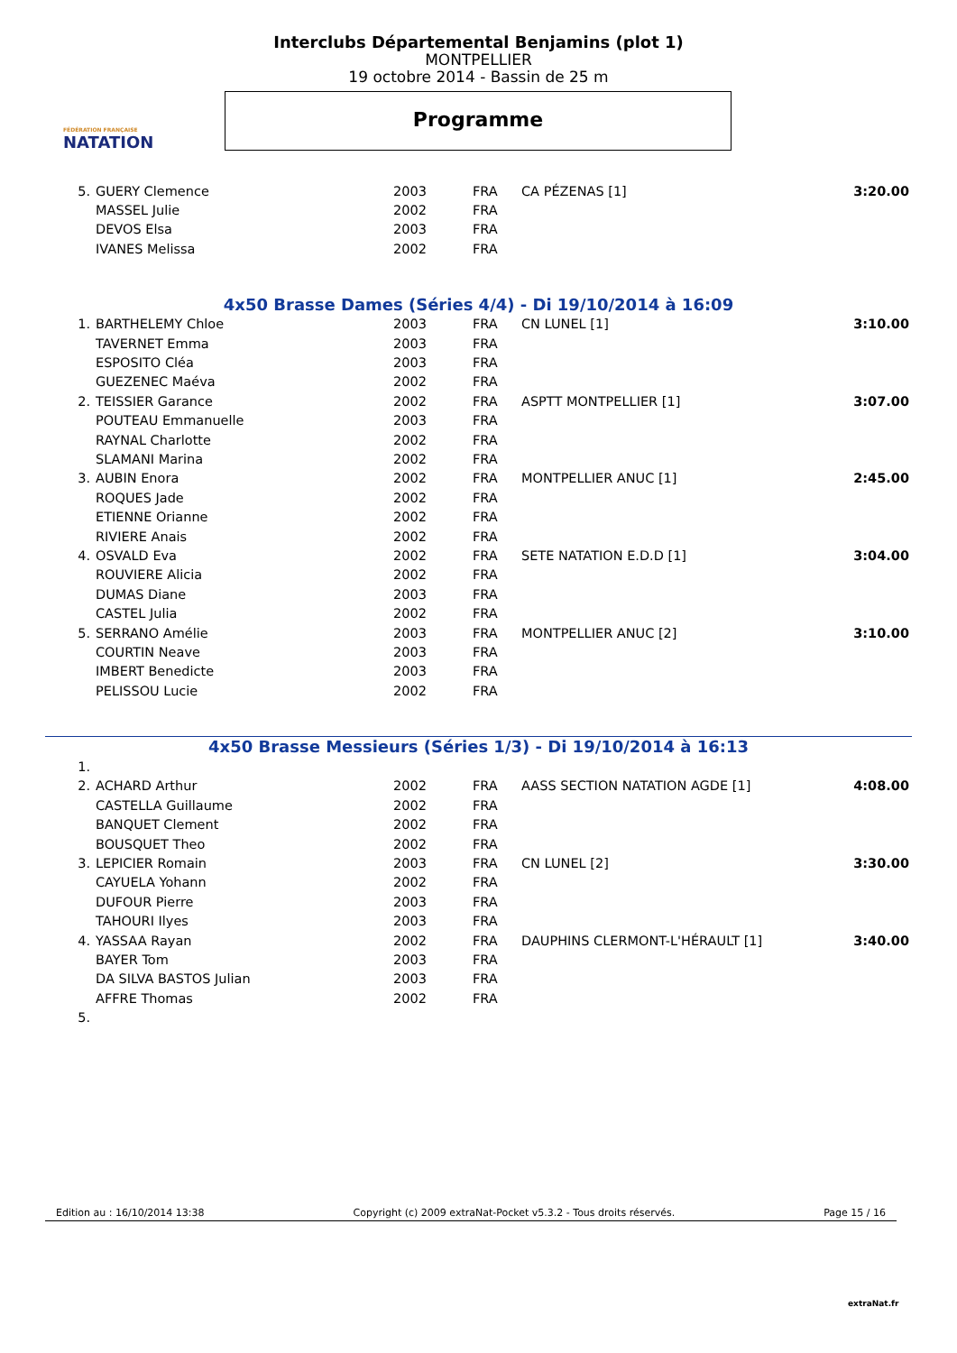FÉDÉRATION FRANÇAISE
NATATION
Interclubs Départemental Benjamins (plot 1)
MONTPELLIER
19 octobre 2014 - Bassin de 25 m
Programme
| 5. | GUERY Clemence | 2003 | FRA | CA PÉZENAS [1] | 3:20.00 |
| | MASSEL Julie | 2002 | FRA | | |
| | DEVOS Elsa | 2003 | FRA | | |
| | IVANES Melissa | 2002 | FRA | | |
4x50 Brasse Dames (Séries 4/4) - Di 19/10/2014 à 16:09
| 1. | BARTHELEMY Chloe | 2003 | FRA | CN LUNEL [1] | 3:10.00 |
| | TAVERNET Emma | 2003 | FRA | | |
| | ESPOSITO Cléa | 2003 | FRA | | |
| | GUEZENEC Maéva | 2002 | FRA | | |
| 2. | TEISSIER Garance | 2002 | FRA | ASPTT MONTPELLIER [1] | 3:07.00 |
| | POUTEAU Emmanuelle | 2003 | FRA | | |
| | RAYNAL Charlotte | 2002 | FRA | | |
| | SLAMANI Marina | 2002 | FRA | | |
| 3. | AUBIN Enora | 2002 | FRA | MONTPELLIER ANUC [1] | 2:45.00 |
| | ROQUES Jade | 2002 | FRA | | |
| | ETIENNE Orianne | 2002 | FRA | | |
| | RIVIERE Anais | 2002 | FRA | | |
| 4. | OSVALD Eva | 2002 | FRA | SETE NATATION E.D.D [1] | 3:04.00 |
| | ROUVIERE Alicia | 2002 | FRA | | |
| | DUMAS Diane | 2003 | FRA | | |
| | CASTEL Julia | 2002 | FRA | | |
| 5. | SERRANO Amélie | 2003 | FRA | MONTPELLIER ANUC [2] | 3:10.00 |
| | COURTIN Neave | 2003 | FRA | | |
| | IMBERT Benedicte | 2003 | FRA | | |
| | PELISSOU Lucie | 2002 | FRA | | |
4x50 Brasse Messieurs (Séries 1/3) - Di 19/10/2014 à 16:13
| 1. | | | | | |
| 2. | ACHARD Arthur | 2002 | FRA | AASS SECTION NATATION AGDE [1] | 4:08.00 |
| | CASTELLA Guillaume | 2002 | FRA | | |
| | BANQUET Clement | 2002 | FRA | | |
| | BOUSQUET Theo | 2002 | FRA | | |
| 3. | LEPICIER Romain | 2003 | FRA | CN LUNEL [2] | 3:30.00 |
| | CAYUELA Yohann | 2002 | FRA | | |
| | DUFOUR Pierre | 2003 | FRA | | |
| | TAHOURI Ilyes | 2003 | FRA | | |
| 4. | YASSAA Rayan | 2002 | FRA | DAUPHINS CLERMONT-L'HÉRAULT [1] | 3:40.00 |
| | BAYER Tom | 2003 | FRA | | |
| | DA SILVA BASTOS Julian | 2003 | FRA | | |
| | AFFRE Thomas | 2002 | FRA | | |
| 5. | | | | | |
Edition au : 16/10/2014 13:38 Copyright (c) 2009 extraNat-Pocket v5.3.2 - Tous droits réservés. Page 15 / 16
extraNat.fr